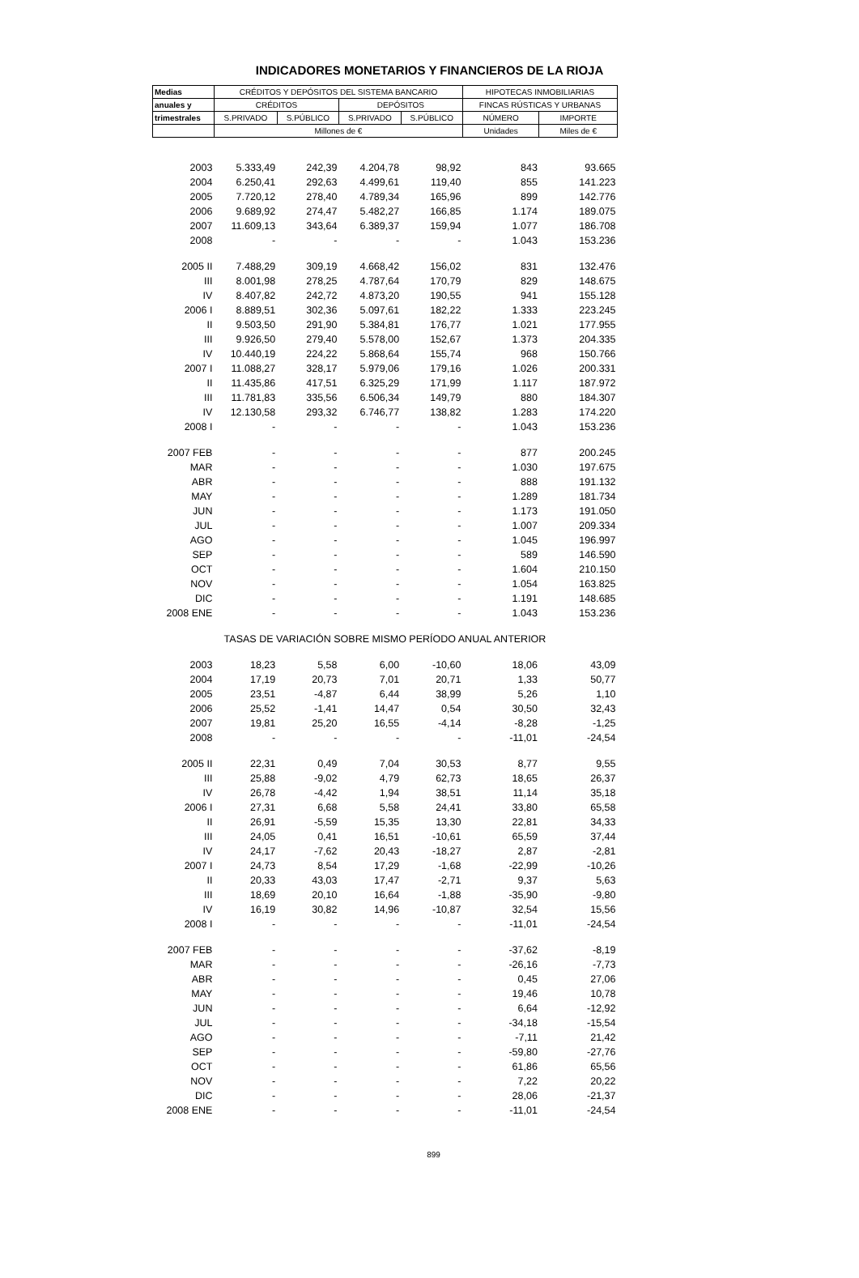INDICADORES MONETARIOS Y FINANCIEROS DE LA RIOJA
| Medias | CRÉDITOS Y DEPÓSITOS DEL SISTEMA BANCARIO | | | | HIPOTECAS INMOBILIARIAS | |
| --- | --- | --- | --- | --- | --- | --- |
| anuales y | CRÉDITOS | | DEPÓSITOS | | FINCAS RÚSTICAS Y URBANAS | |
| trimestrales | S.PRIVADO | S.PÚBLICO | S.PRIVADO | S.PÚBLICO | NÚMERO | IMPORTE |
| | Millones de € | | | | Unidades | Miles de € |
| 2003 | 5.333,49 | 242,39 | 4.204,78 | 98,92 | 843 | 93.665 |
| 2004 | 6.250,41 | 292,63 | 4.499,61 | 119,40 | 855 | 141.223 |
| 2005 | 7.720,12 | 278,40 | 4.789,34 | 165,96 | 899 | 142.776 |
| 2006 | 9.689,92 | 274,47 | 5.482,27 | 166,85 | 1.174 | 189.075 |
| 2007 | 11.609,13 | 343,64 | 6.389,37 | 159,94 | 1.077 | 186.708 |
| 2008 | - | - | - | - | 1.043 | 153.236 |
| 2005 II | 7.488,29 | 309,19 | 4.668,42 | 156,02 | 831 | 132.476 |
| III | 8.001,98 | 278,25 | 4.787,64 | 170,79 | 829 | 148.675 |
| IV | 8.407,82 | 242,72 | 4.873,20 | 190,55 | 941 | 155.128 |
| 2006 I | 8.889,51 | 302,36 | 5.097,61 | 182,22 | 1.333 | 223.245 |
| II | 9.503,50 | 291,90 | 5.384,81 | 176,77 | 1.021 | 177.955 |
| III | 9.926,50 | 279,40 | 5.578,00 | 152,67 | 1.373 | 204.335 |
| IV | 10.440,19 | 224,22 | 5.868,64 | 155,74 | 968 | 150.766 |
| 2007 I | 11.088,27 | 328,17 | 5.979,06 | 179,16 | 1.026 | 200.331 |
| II | 11.435,86 | 417,51 | 6.325,29 | 171,99 | 1.117 | 187.972 |
| III | 11.781,83 | 335,56 | 6.506,34 | 149,79 | 880 | 184.307 |
| IV | 12.130,58 | 293,32 | 6.746,77 | 138,82 | 1.283 | 174.220 |
| 2008 I | - | - | - | - | 1.043 | 153.236 |
| 2007 FEB | - | - | - | - | 877 | 200.245 |
| MAR | - | - | - | - | 1.030 | 197.675 |
| ABR | - | - | - | - | 888 | 191.132 |
| MAY | - | - | - | - | 1.289 | 181.734 |
| JUN | - | - | - | - | 1.173 | 191.050 |
| JUL | - | - | - | - | 1.007 | 209.334 |
| AGO | - | - | - | - | 1.045 | 196.997 |
| SEP | - | - | - | - | 589 | 146.590 |
| OCT | - | - | - | - | 1.604 | 210.150 |
| NOV | - | - | - | - | 1.054 | 163.825 |
| DIC | - | - | - | - | 1.191 | 148.685 |
| 2008 ENE | - | - | - | - | 1.043 | 153.236 |
| TASAS DE VARIACIÓN SOBRE MISMO PERÍODO ANUAL ANTERIOR | | | | | | |
| 2003 | 18,23 | 5,58 | 6,00 | -10,60 | 18,06 | 43,09 |
| 2004 | 17,19 | 20,73 | 7,01 | 20,71 | 1,33 | 50,77 |
| 2005 | 23,51 | -4,87 | 6,44 | 38,99 | 5,26 | 1,10 |
| 2006 | 25,52 | -1,41 | 14,47 | 0,54 | 30,50 | 32,43 |
| 2007 | 19,81 | 25,20 | 16,55 | -4,14 | -8,28 | -1,25 |
| 2008 | - | - | - | - | -11,01 | -24,54 |
| 2005 II | 22,31 | 0,49 | 7,04 | 30,53 | 8,77 | 9,55 |
| III | 25,88 | -9,02 | 4,79 | 62,73 | 18,65 | 26,37 |
| IV | 26,78 | -4,42 | 1,94 | 38,51 | 11,14 | 35,18 |
| 2006 I | 27,31 | 6,68 | 5,58 | 24,41 | 33,80 | 65,58 |
| II | 26,91 | -5,59 | 15,35 | 13,30 | 22,81 | 34,33 |
| III | 24,05 | 0,41 | 16,51 | -10,61 | 65,59 | 37,44 |
| IV | 24,17 | -7,62 | 20,43 | -18,27 | 2,87 | -2,81 |
| 2007 I | 24,73 | 8,54 | 17,29 | -1,68 | -22,99 | -10,26 |
| II | 20,33 | 43,03 | 17,47 | -2,71 | 9,37 | 5,63 |
| III | 18,69 | 20,10 | 16,64 | -1,88 | -35,90 | -9,80 |
| IV | 16,19 | 30,82 | 14,96 | -10,87 | 32,54 | 15,56 |
| 2008 I | - | - | - | - | -11,01 | -24,54 |
| 2007 FEB | - | - | - | - | -37,62 | -8,19 |
| MAR | - | - | - | - | -26,16 | -7,73 |
| ABR | - | - | - | - | 0,45 | 27,06 |
| MAY | - | - | - | - | 19,46 | 10,78 |
| JUN | - | - | - | - | 6,64 | -12,92 |
| JUL | - | - | - | - | -34,18 | -15,54 |
| AGO | - | - | - | - | -7,11 | 21,42 |
| SEP | - | - | - | - | -59,80 | -27,76 |
| OCT | - | - | - | - | 61,86 | 65,56 |
| NOV | - | - | - | - | 7,22 | 20,22 |
| DIC | - | - | - | - | 28,06 | -21,37 |
| 2008 ENE | - | - | - | - | -11,01 | -24,54 |
899